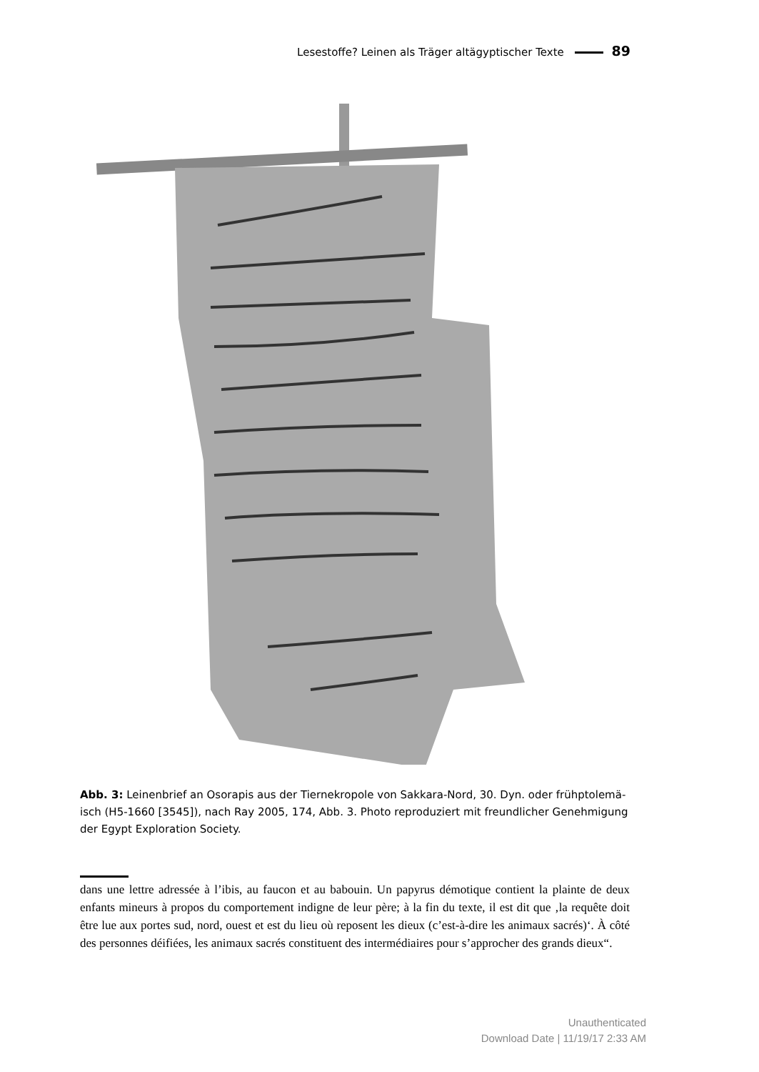Lesestoffe? Leinen als Träger altägyptischer Texte 89
Abb. 3: Leinenbrief an Osorapis aus der Tiernekropole von Sakkara-Nord, 30. Dyn. oder frühptolemä­isch (H5-1660 [3545]), nach Ray 2005, 174, Abb. 3. Photo reproduziert mit freundlicher Genehmigung der Egypt Exploration Society.
dans une lettre adressée à l’ibis, au faucon et au babouin. Un papyrus démotique contient la plainte de deux enfants mineurs à propos du comportement indigne de leur père; à la fin du texte, il est dit que ‚la requête doit être lue aux portes sud, nord, ouest et est du lieu où reposent les dieux (c’est-à-dire les animaux sacrés)‘. À côté des personnes déifiées, les animaux sacrés constituent des inter­médiaires pour s’approcher des grands dieux“.
Unauthenticated
Download Date | 11/19/17 2:33 AM